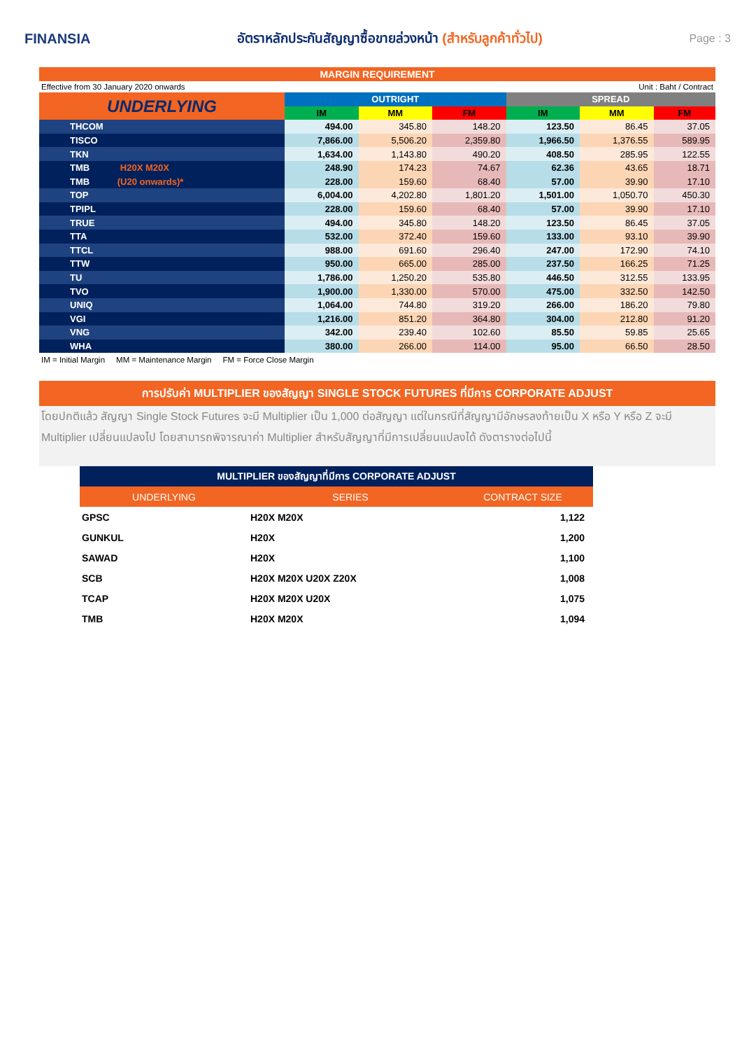FINANSIA
อัตราหลักประกันสัญญาซื้อขายล่วงหน้า (สำหรับลูกค้าทั่วไป)
Page : 3
MARGIN REQUIREMENT
Effective from 30 January 2020 onwards Unit : Baht / Contract
| UNDERLYING | OUTRIGHT | | | SPREAD | | |
| --- | --- | --- | --- | --- | --- | --- |
| | IM | MM | FM | IM | MM | FM |
| THCOM | 494.00 | 345.80 | 148.20 | 123.50 | 86.45 | 37.05 |
| TISCO | 7,866.00 | 5,506.20 | 2,359.80 | 1,966.50 | 1,376.55 | 589.95 |
| TKN | 1,634.00 | 1,143.80 | 490.20 | 408.50 | 285.95 | 122.55 |
| TMB H20X M20X | 248.90 | 174.23 | 74.67 | 62.36 | 43.65 | 18.71 |
| TMB (U20 onwards)* | 228.00 | 159.60 | 68.40 | 57.00 | 39.90 | 17.10 |
| TOP | 6,004.00 | 4,202.80 | 1,801.20 | 1,501.00 | 1,050.70 | 450.30 |
| TPIPL | 228.00 | 159.60 | 68.40 | 57.00 | 39.90 | 17.10 |
| TRUE | 494.00 | 345.80 | 148.20 | 123.50 | 86.45 | 37.05 |
| TTA | 532.00 | 372.40 | 159.60 | 133.00 | 93.10 | 39.90 |
| TTCL | 988.00 | 691.60 | 296.40 | 247.00 | 172.90 | 74.10 |
| TTW | 950.00 | 665.00 | 285.00 | 237.50 | 166.25 | 71.25 |
| TU | 1,786.00 | 1,250.20 | 535.80 | 446.50 | 312.55 | 133.95 |
| TVO | 1,900.00 | 1,330.00 | 570.00 | 475.00 | 332.50 | 142.50 |
| UNIQ | 1,064.00 | 744.80 | 319.20 | 266.00 | 186.20 | 79.80 |
| VGI | 1,216.00 | 851.20 | 364.80 | 304.00 | 212.80 | 91.20 |
| VNG | 342.00 | 239.40 | 102.60 | 85.50 | 59.85 | 25.65 |
| WHA | 380.00 | 266.00 | 114.00 | 95.00 | 66.50 | 28.50 |
IM = Initial Margin MM = Maintenance Margin FM = Force Close Margin
การปรับค่า MULTIPLIER ของสัญญา SINGLE STOCK FUTURES ที่มีการ CORPORATE ADJUST
โดยปกติแล้ว สัญญา Single Stock Futures จะมี Multiplier เป็น 1,000 ต่อสัญญา แต่ในกรณีที่สัญญามีอักษรลงท้ายเป็น X หรือ Y หรือ Z จะมี Multiplier เปลี่ยนแปลงไป โดยสามารถพิจารณาค่า Multiplier สำหรับสัญญาที่มีการเปลี่ยนแปลงได้ ดังตารางต่อไปนี้
| MULTIPLIER ของสัญญาที่มีการ CORPORATE ADJUST | | |
| UNDERLYING | SERIES | CONTRACT SIZE |
| GPSC | H20X M20X | 1,122 |
| GUNKUL | H20X | 1,200 |
| SAWAD | H20X | 1,100 |
| SCB | H20X M20X U20X Z20X | 1,008 |
| TCAP | H20X M20X U20X | 1,075 |
| TMB | H20X M20X | 1,094 |